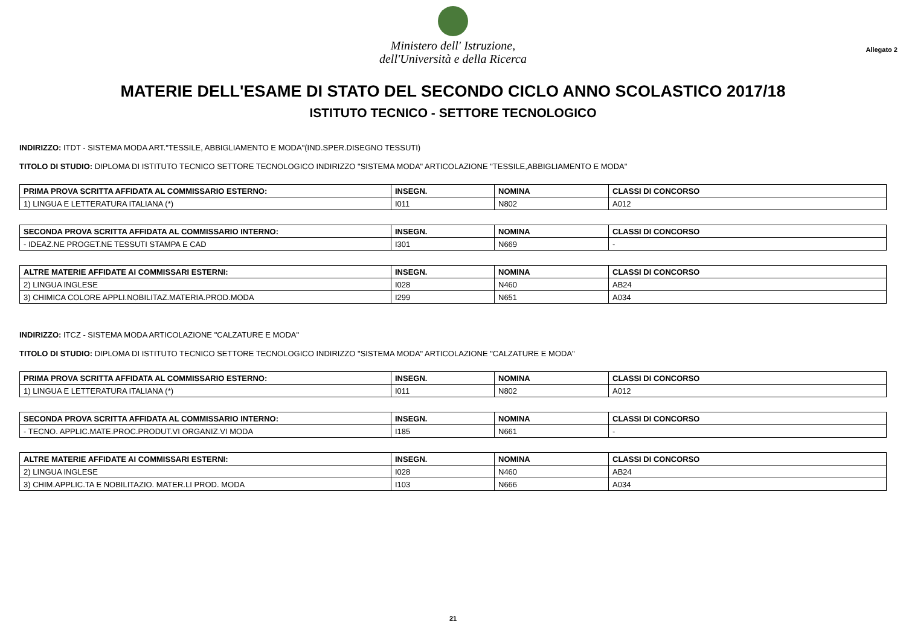Ministero dell' Istruzione,
dell'Università e della Ricerca
Allegato 2
MATERIE DELL'ESAME DI STATO DEL SECONDO CICLO ANNO SCOLASTICO 2017/18
ISTITUTO TECNICO - SETTORE TECNOLOGICO
INDIRIZZO: ITDT - SISTEMA MODA ART."TESSILE, ABBIGLIAMENTO E MODA"(IND.SPER.DISEGNO TESSUTI)
TITOLO DI STUDIO: DIPLOMA DI ISTITUTO TECNICO SETTORE TECNOLOGICO INDIRIZZO "SISTEMA MODA" ARTICOLAZIONE "TESSILE,ABBIGLIAMENTO E MODA"
| PRIMA PROVA SCRITTA AFFIDATA AL COMMISSARIO ESTERNO: | INSEGN. | NOMINA | CLASSI DI CONCORSO |
| --- | --- | --- | --- |
| 1) LINGUA E LETTERATURA ITALIANA (*) | I011 | N802 | A012 |
| SECONDA PROVA SCRITTA AFFIDATA AL COMMISSARIO INTERNO: | INSEGN. | NOMINA | CLASSI DI CONCORSO |
| --- | --- | --- | --- |
| - IDEAZ.NE PROGET.NE TESSUTI STAMPA E CAD | I301 | N669 | - |
| ALTRE MATERIE AFFIDATE AI COMMISSARI ESTERNI: | INSEGN. | NOMINA | CLASSI DI CONCORSO |
| --- | --- | --- | --- |
| 2) LINGUA INGLESE | I028 | N460 | AB24 |
| 3) CHIMICA COLORE APPLI.NOBILITAZ.MATERIA.PROD.MODA | I299 | N651 | A034 |
INDIRIZZO: ITCZ - SISTEMA MODA ARTICOLAZIONE "CALZATURE E MODA"
TITOLO DI STUDIO: DIPLOMA DI ISTITUTO TECNICO SETTORE TECNOLOGICO INDIRIZZO "SISTEMA MODA" ARTICOLAZIONE "CALZATURE E MODA"
| PRIMA PROVA SCRITTA AFFIDATA AL COMMISSARIO ESTERNO: | INSEGN. | NOMINA | CLASSI DI CONCORSO |
| --- | --- | --- | --- |
| 1) LINGUA E LETTERATURA ITALIANA (*) | I011 | N802 | A012 |
| SECONDA PROVA SCRITTA AFFIDATA AL COMMISSARIO INTERNO: | INSEGN. | NOMINA | CLASSI DI CONCORSO |
| --- | --- | --- | --- |
| - TECNO. APPLIC.MATE.PROC.PRODUT.VI ORGANIZ.VI MODA | I185 | N661 | - |
| ALTRE MATERIE AFFIDATE AI COMMISSARI ESTERNI: | INSEGN. | NOMINA | CLASSI DI CONCORSO |
| --- | --- | --- | --- |
| 2) LINGUA INGLESE | I028 | N460 | AB24 |
| 3) CHIM.APPLIC.TA E NOBILITAZIO. MATER.LI PROD. MODA | I103 | N666 | A034 |
21